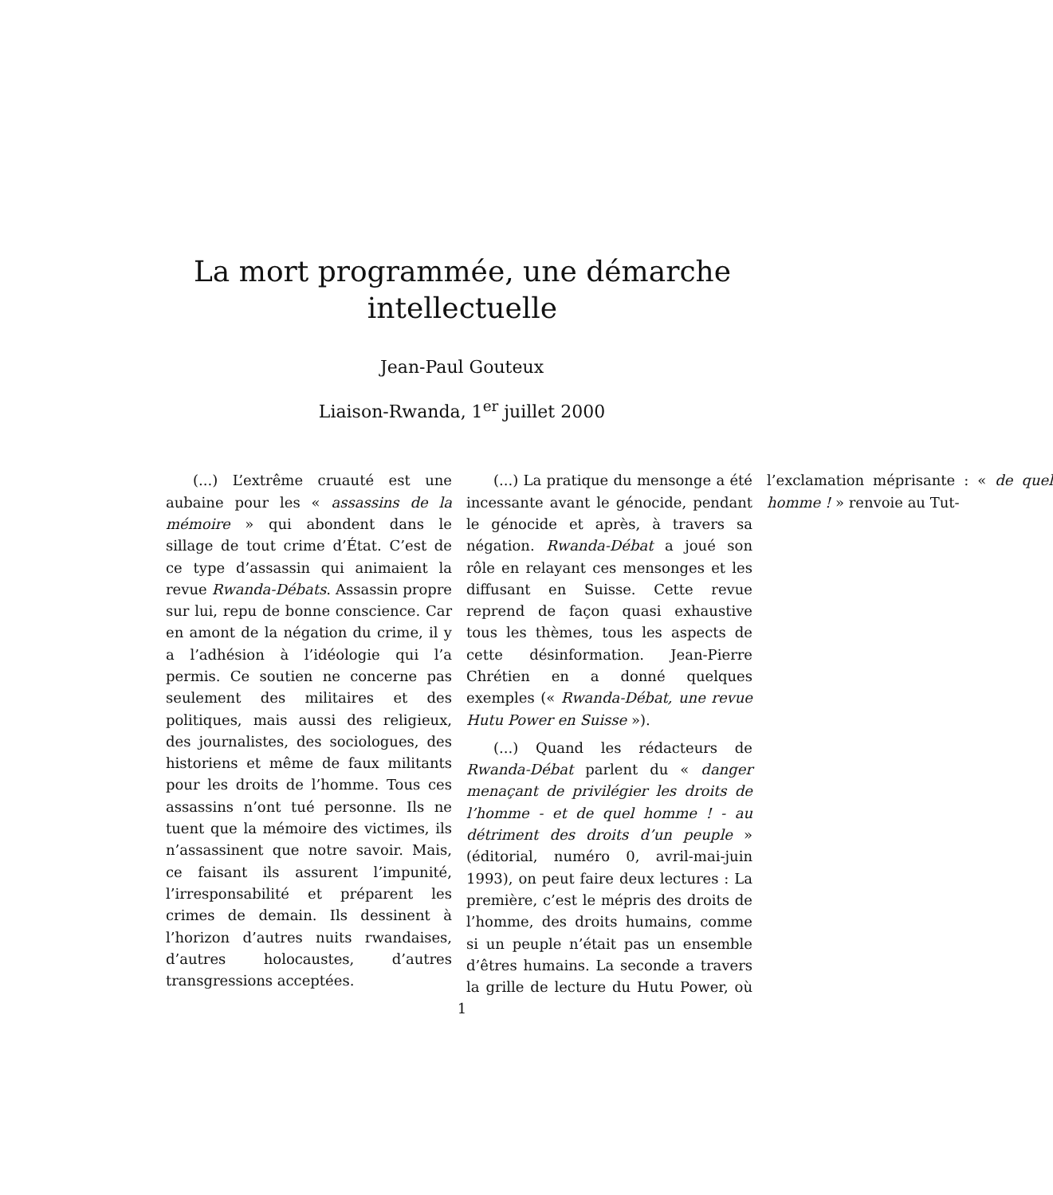La mort programmée, une démarche intellectuelle
Jean-Paul Gouteux
Liaison-Rwanda, 1<sup>er</sup> juillet 2000
(...) L’extrême cruauté est une aubaine pour les « assassins de la mémoire » qui abondent dans le sillage de tout crime d’État. C’est de ce type d’assassin qui animaient la revue Rwanda-Débats. Assassin propre sur lui, repu de bonne conscience. Car en amont de la négation du crime, il y a l’adhésion à l’idéologie qui l’a permis. Ce soutien ne concerne pas seulement des militaires et des politiques, mais aussi des religieux, des journalistes, des sociologues, des historiens et même de faux militants pour les droits de l’homme. Tous ces assassins n’ont tué personne. Ils ne tuent que la mémoire des victimes, ils n’assassinent que notre savoir. Mais, ce faisant ils assurent l’impunité, l’irresponsabilité et préparent les crimes de demain. Ils dessinent à l’horizon d’autres nuits rwandaises, d’autres holocaustes, d’autres transgressions acceptées.
(...) La pratique du mensonge a été incessante avant le génocide, pendant le génocide et après, à travers sa négation. Rwanda-Débat a joué son rôle en relayant ces mensonges et les diffusant en Suisse. Cette revue reprend de façon quasi exhaustive tous les thèmes, tous les aspects de cette désinformation. Jean-Pierre Chrétien en a donné quelques exemples (« Rwanda-Débat, une revue Hutu Power en Suisse »).
(...) Quand les rédacteurs de Rwanda-Débat parlent du « danger menaçant de privilégier les droits de l’homme - et de quel homme ! - au détriment des droits d’un peuple » (éditorial, numéro 0, avril-mai-juin 1993), on peut faire deux lectures : La première, c’est le mépris des droits de l’homme, des droits humains, comme si un peuple n’était pas un ensemble d’êtres humains. La seconde a travers la grille de lecture du Hutu Power, où l’exclamation méprisante : « de quel homme ! » renvoie au Tut-
1